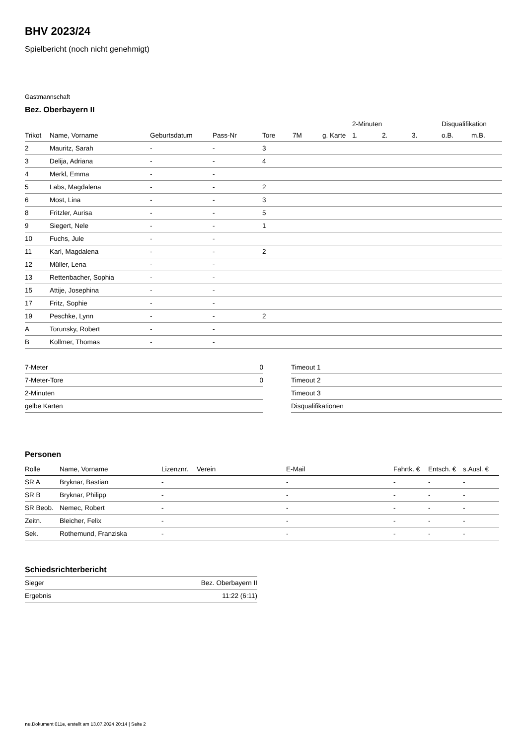BHV 2023/24
Spielbericht (noch nicht genehmigt)
Gastmannschaft
Bez. Oberbayern II
| | | | | | | | 2-Minuten | | | Disqualifikation | |
| Trikot | Name, Vorname | Geburtsdatum | Pass-Nr | Tore | 7M | g. Karte | 1. | 2. | 3. | o.B. | m.B. |
| 2 | Mauritz, Sarah | - | - | 3 | | | | | | | |
| 3 | Delija, Adriana | - | - | 4 | | | | | | | |
| 4 | Merkl, Emma | - | - | | | | | | | | |
| 5 | Labs, Magdalena | - | - | 2 | | | | | | | |
| 6 | Most, Lina | - | - | 3 | | | | | | | |
| 8 | Fritzler, Aurisa | - | - | 5 | | | | | | | |
| 9 | Siegert, Nele | - | - | 1 | | | | | | | |
| 10 | Fuchs, Jule | - | - | | | | | | | | |
| 11 | Karl, Magdalena | - | - | 2 | | | | | | | |
| 12 | Müller, Lena | - | - | | | | | | | | |
| 13 | Rettenbacher, Sophia | - | - | | | | | | | | |
| 15 | Attije, Josephina | - | - | | | | | | | | |
| 17 | Fritz, Sophie | - | - | | | | | | | | |
| 19 | Peschke, Lynn | - | - | 2 | | | | | | | |
| A | Torunsky, Robert | - | - | | | | | | | | |
| B | Kollmer, Thomas | - | - | | | | | | | | |
| 7-Meter | 0 |
| 7-Meter-Tore | 0 |
| 2-Minuten | |
| gelbe Karten | |
| Timeout 1 |
| Timeout 2 |
| Timeout 3 |
| Disqualifikationen |
Personen
| Rolle | Name, Vorname | Lizenznr. | Verein | E-Mail | Fahrtk. € | Entsch. € | s.Ausl. € |
| --- | --- | --- | --- | --- | --- | --- | --- |
| SR A | Bryknar, Bastian | - | | - | - | - | - |
| SR B | Bryknar, Philipp | - | | - | - | - | - |
| SR Beob. | Nemec, Robert | - | | - | - | - | - |
| Zeitn. | Bleicher, Felix | - | | - | - | - | - |
| Sek. | Rothemund, Franziska | - | | - | - | - | - |
Schiedsrichterbericht
| Sieger | Bez. Oberbayern II |
| Ergebnis | 11:22 (6:11) |
nu.Dokument 011e, erstellt am 13.07.2024 20:14 | Seite 2